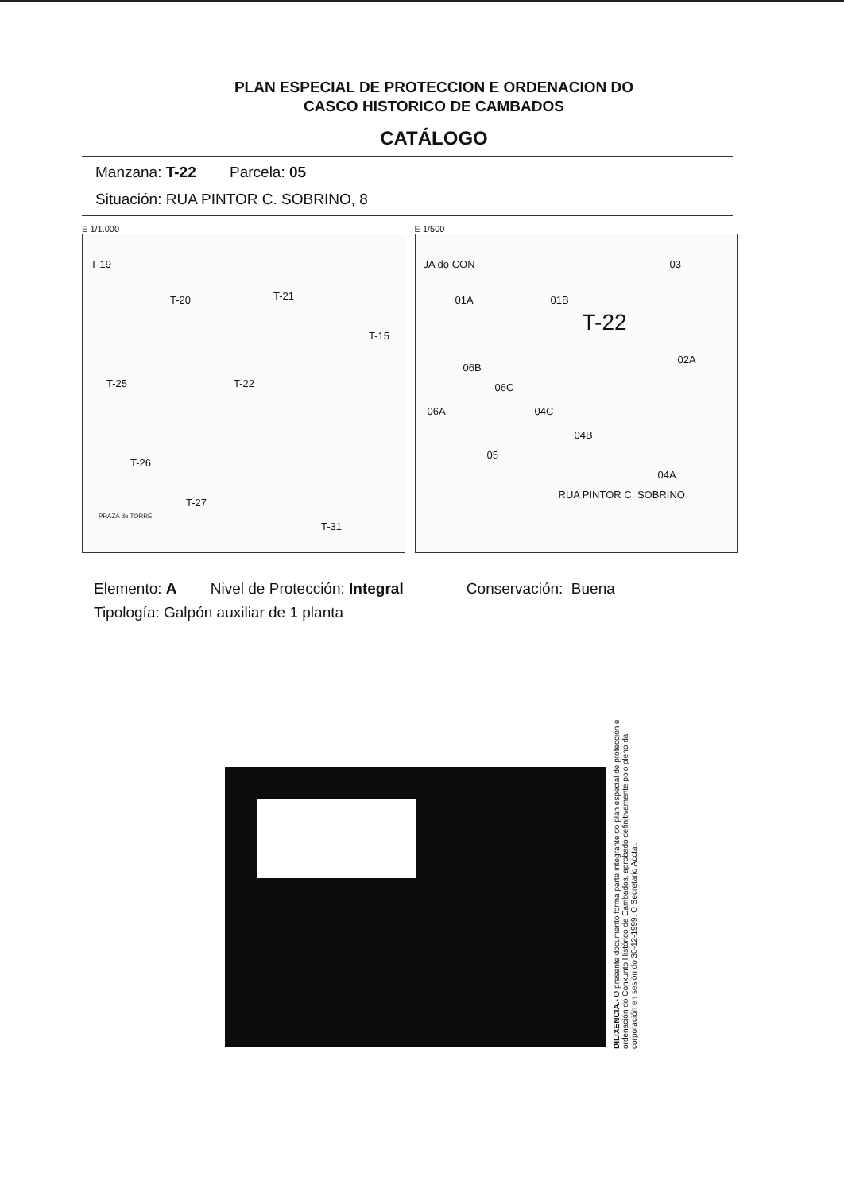PLAN ESPECIAL DE PROTECCION E ORDENACION DO
CASCO HISTORICO DE CAMBADOS
CATÁLOGO
Manzana: T-22 Parcela: 05
Situación: RUA PINTOR C. SOBRINO, 8
E 1/1.000
T-19
T-20 T-21
T-15
T-25 T-22
T-26
T-27
T-31
PRAZA do TORRE
E 1/500
JA do CON 03
01A 01B
T-22
02A
06B
06C
06A 04C
04B
05
04A
RUA PINTOR C. SOBRINO
Elemento: A Nivel de Protección: Integral Conservación: Buena
Tipología: Galpón auxiliar de 1 planta
DILIXENCIA.- O presente documento forma parte integrante do plan especial de protección e ordenación do Conxunto Histórico de Cambados, aprobado definitivamente polo pleno da corporación en sesión do 30-12-1999. O Secretario Acctal.